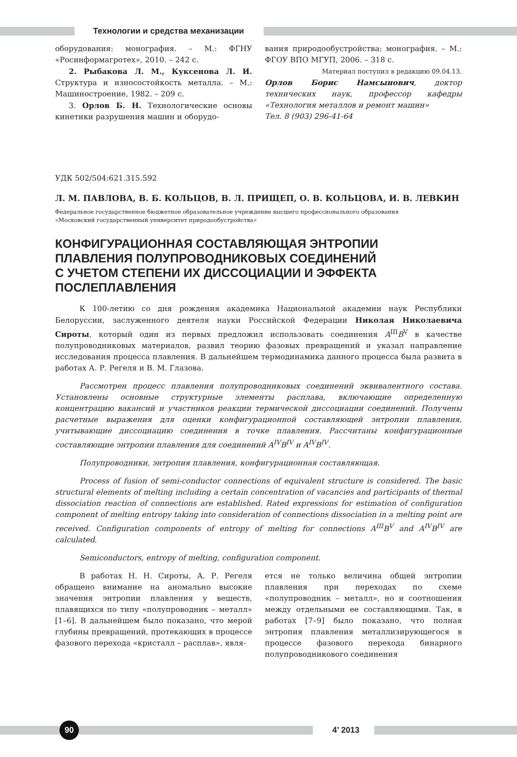Технологии и средства механизации
оборудования: монография. – М.: ФГНУ «Росинформагротех», 2010. – 242 с.
2. Рыбакова Л. М., Куксенова Л. И. Структура и износостойкость металла. – М.: Машиностроение, 1982. – 209 с.
3. Орлов Б. Н. Технологические основы кинетики разрушения машин и оборудо-
вания природообустройства: монография. – М.: ФГОУ ВПО МГУП, 2006. – 318 с.
Материал поступил в редакцию 09.04.13.
Орлов Борис Намсынович, доктор технических наук, профессор кафедры «Технология металлов и ремонт машин»
Тел. 8 (903) 296-41-64
УДК 502/504:621.315.592
Л. М. ПАВЛОВА, В. Б. КОЛЬЦОВ, В. Л. ПРИЩЕП, О. В. КОЛЬЦОВА, И. В. ЛЕВКИН
Федеральное государственное бюджетное образовательное учреждение высшего профессионального образования
«Московский государственный университет природообустройства»
КОНФИГУРАЦИОННАЯ СОСТАВЛЯЮЩАЯ ЭНТРОПИИ
ПЛАВЛЕНИЯ ПОЛУПРОВОДНИКОВЫХ СОЕДИНЕНИЙ
С УЧЕТОМ СТЕПЕНИ ИХ ДИССОЦИАЦИИ И ЭФФЕКТА
ПОСЛЕПЛАВЛЕНИЯ
К 100-летию со дня рождения академика Национальной академии наук Республики Белоруссии, заслуженного деятеля науки Российской Федерации Николая Николаевича Сироты, который один из первых предложил использовать соединения A<sup>III</sup>B<sup>V</sup> в качестве полупроводниковых материалов, развил теорию фазовых превращений и указал направление исследования процесса плавления. В дальнейшем термодинамика данного процесса была развита в работах А. Р. Регеля и В. М. Глазова.
Рассмотрен процесс плавления полупроводниковых соединений эквивалентного состава. Установлены основные структурные элементы расплава, включающие определенную концентрацию вакансий и участников реакции термической диссоциации соединений. Получены расчетные выражения для оценки конфигурационной составляющей энтропии плавления, учитывающие диссоциацию соединения в точке плавления. Рассчитаны конфигурационные составляющие энтропии плавления для соединений A<sup>IV</sup>B<sup>IV</sup> и A<sup>IV</sup>B<sup>IV</sup>.
Полупроводники, энтропия плавления, конфигурационная составляющая.
Process of fusion of semi-conductor connections of equivalent structure is considered. The basic structural elements of melting including a certain concentration of vacancies and participants of thermal dissociation reaction of connections are established. Rated expressions for estimation of configuration component of melting entropy taking into consideration of connections dissociation in a melting point are received. Configuration components of entropy of melting for connections A<sup>III</sup>B<sup>V</sup> and A<sup>IV</sup>B<sup>IV</sup> are calculated.
Semiconductors, entropy of melting, configuration component.
В работах Н. Н. Сироты, А. Р. Регеля обращено внимание на аномально высокие значения энтропии плавления у веществ, плавящихся по типу «полупроводник – металл» [1–6]. В дальнейшем было показано, что мерой глубины превращений, протекающих в процессе фазового перехода «кристалл – расплав», явля-
ется не только величина общей энтропии плавления при переходах по схеме «полупроводник – металл», но и соотношения между отдельными ее составляющими. Так, в работах [7–9] было показано, что полная энтропия плавления металлизирующегося в процессе фазового перехода бинарного полупроводникового соединения
90
4’ 2013